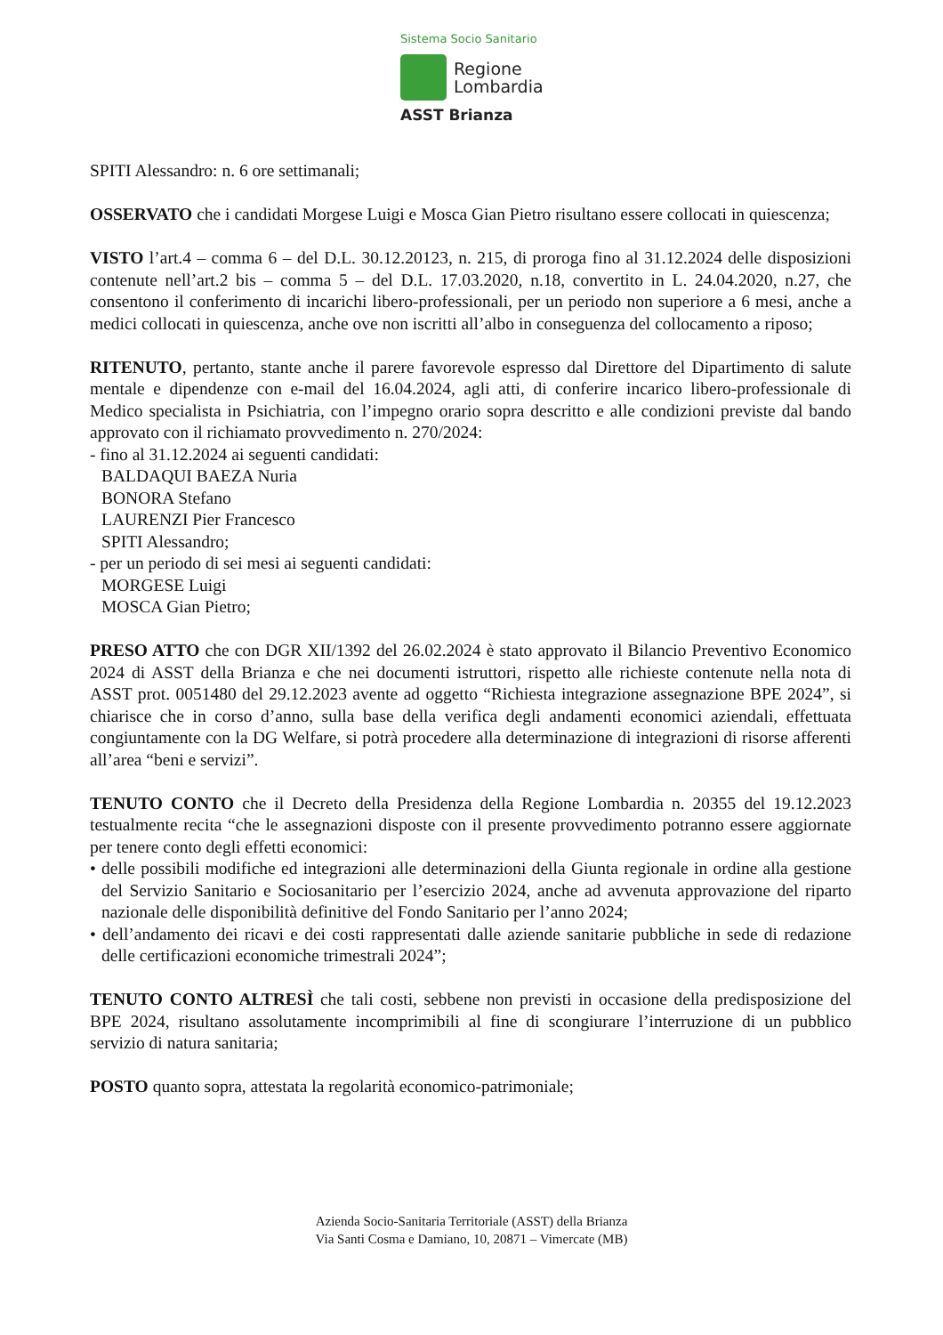Sistema Socio Sanitario
Regione
Lombardia
ASST Brianza
SPITI Alessandro: n. 6 ore settimanali;
OSSERVATO che i candidati Morgese Luigi e Mosca Gian Pietro risultano essere collocati in quiescenza;
VISTO l’art.4 – comma 6 – del D.L. 30.12.20123, n. 215, di proroga fino al 31.12.2024 delle disposizioni contenute nell’art.2 bis – comma 5 – del D.L. 17.03.2020, n.18, convertito in L. 24.04.2020, n.27, che consentono il conferimento di incarichi libero-professionali, per un periodo non superiore a 6 mesi, anche a medici collocati in quiescenza, anche ove non iscritti all’albo in conseguenza del collocamento a riposo;
RITENUTO, pertanto, stante anche il parere favorevole espresso dal Direttore del Dipartimento di salute mentale e dipendenze con e-mail del 16.04.2024, agli atti, di conferire incarico libero-professionale di Medico specialista in Psichiatria, con l’impegno orario sopra descritto e alle condizioni previste dal bando approvato con il richiamato provvedimento n. 270/2024:
- fino al 31.12.2024 ai seguenti candidati:
BALDAQUI BAEZA Nuria
BONORA Stefano
LAURENZI Pier Francesco
SPITI Alessandro;
- per un periodo di sei mesi ai seguenti candidati:
MORGESE Luigi
MOSCA Gian Pietro;
PRESO ATTO che con DGR XII/1392 del 26.02.2024 è stato approvato il Bilancio Preventivo Economico 2024 di ASST della Brianza e che nei documenti istruttori, rispetto alle richieste contenute nella nota di ASST prot. 0051480 del 29.12.2023 avente ad oggetto “Richiesta integrazione assegnazione BPE 2024”, si chiarisce che in corso d’anno, sulla base della verifica degli andamenti economici aziendali, effettuata congiuntamente con la DG Welfare, si potrà procedere alla determinazione di integrazioni di risorse afferenti all’area “beni e servizi”.
TENUTO CONTO che il Decreto della Presidenza della Regione Lombardia n. 20355 del 19.12.2023 testualmente recita “che le assegnazioni disposte con il presente provvedimento potranno essere aggiornate per tenere conto degli effetti economici:
• delle possibili modifiche ed integrazioni alle determinazioni della Giunta regionale in ordine alla gestione del Servizio Sanitario e Sociosanitario per l’esercizio 2024, anche ad avvenuta approvazione del riparto nazionale delle disponibilità definitive del Fondo Sanitario per l’anno 2024;
• dell’andamento dei ricavi e dei costi rappresentati dalle aziende sanitarie pubbliche in sede di redazione delle certificazioni economiche trimestrali 2024”;
TENUTO CONTO ALTRESÌ che tali costi, sebbene non previsti in occasione della predisposizione del BPE 2024, risultano assolutamente incomprimibili al fine di scongiurare l’interruzione di un pubblico servizio di natura sanitaria;
POSTO quanto sopra, attestata la regolarità economico-patrimoniale;
Azienda Socio-Sanitaria Territoriale (ASST) della Brianza
Via Santi Cosma e Damiano, 10, 20871 – Vimercate (MB)